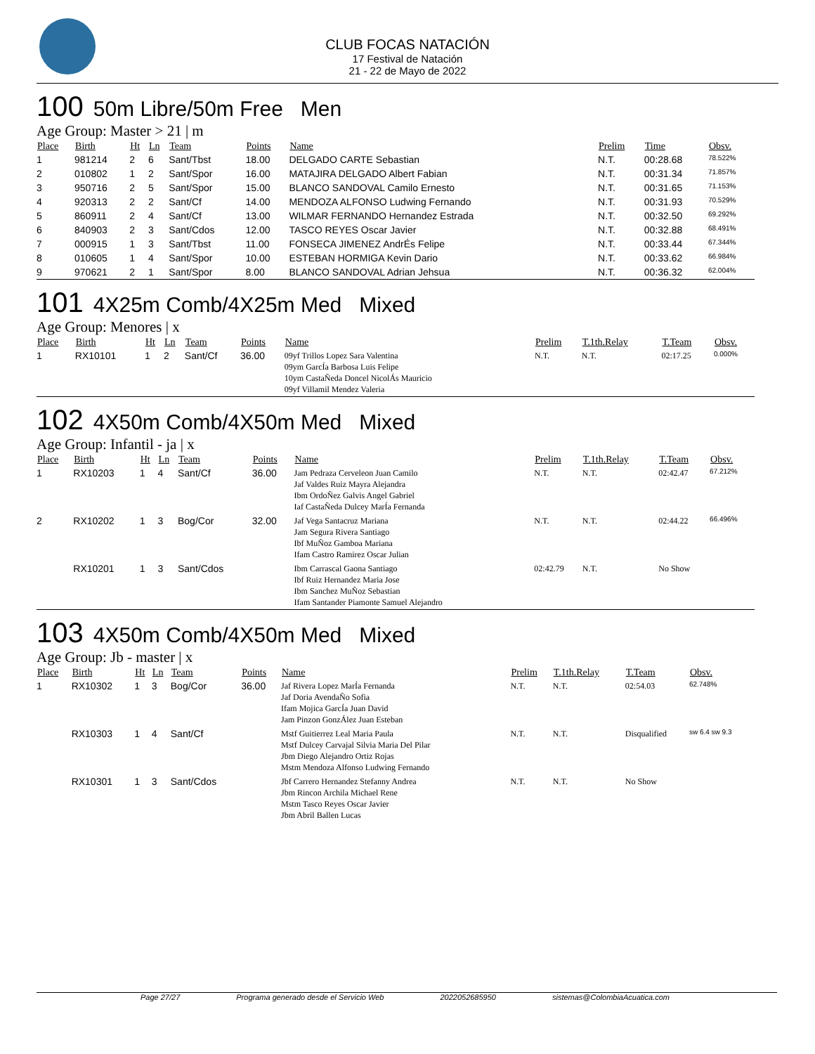CLUB FOCAS NATACIÓN
17 Festival de Natación
21 - 22 de Mayo de 2022
100 50m Libre/50m Free Men
Age Group: Master > 21 | m
| Place | Birth | Ht | Ln | Team | Points | Name | Prelim | Time | Obsv. |
| --- | --- | --- | --- | --- | --- | --- | --- | --- | --- |
| 1 | 981214 | 2 | 6 | Sant/Tbst | 18.00 | DELGADO CARTE Sebastian | N.T. | 00:28.68 | 78.522% |
| 2 | 010802 | 1 | 2 | Sant/Spor | 16.00 | MATAJIRA DELGADO Albert Fabian | N.T. | 00:31.34 | 71.857% |
| 3 | 950716 | 2 | 5 | Sant/Spor | 15.00 | BLANCO SANDOVAL Camilo Ernesto | N.T. | 00:31.65 | 71.153% |
| 4 | 920313 | 2 | 2 | Sant/Cf | 14.00 | MENDOZA ALFONSO Ludwing Fernando | N.T. | 00:31.93 | 70.529% |
| 5 | 860911 | 2 | 4 | Sant/Cf | 13.00 | WILMAR FERNANDO Hernandez Estrada | N.T. | 00:32.50 | 69.292% |
| 6 | 840903 | 2 | 3 | Sant/Cdos | 12.00 | TASCO REYES Oscar Javier | N.T. | 00:32.88 | 68.491% |
| 7 | 000915 | 1 | 3 | Sant/Tbst | 11.00 | FONSECA JIMENEZ AndrÉs Felipe | N.T. | 00:33.44 | 67.344% |
| 8 | 010605 | 1 | 4 | Sant/Spor | 10.00 | ESTEBAN HORMIGA Kevin Dario | N.T. | 00:33.62 | 66.984% |
| 9 | 970621 | 2 | 1 | Sant/Spor | 8.00 | BLANCO SANDOVAL Adrian Jehsua | N.T. | 00:36.32 | 62.004% |
101 4X25m Comb/4X25m Med Mixed
Age Group: Menores | x
| Place | Birth | Ht | Ln | Team | Points | Name | Prelim | T.1th.Relay | T.Team | Obsv. |
| --- | --- | --- | --- | --- | --- | --- | --- | --- | --- | --- |
| 1 | RX10101 | 1 | 2 | Sant/Cf | 36.00 | 09yf Trillos Lopez Sara Valentina 09ym GarcÍa Barbosa Luis Felipe 10ym CastaÑeda Doncel NicolÁs Mauricio 09yf Villamil Mendez Valeria | N.T. | N.T. | 02:17.25 | 0.000% |
102 4X50m Comb/4X50m Med Mixed
Age Group: Infantil - ja | x
| Place | Birth | Ht | Ln | Team | Points | Name | Prelim | T.1th.Relay | T.Team | Obsv. |
| --- | --- | --- | --- | --- | --- | --- | --- | --- | --- | --- |
| 1 | RX10203 | 1 | 4 | Sant/Cf | 36.00 | Jam Pedraza Cerveleon Juan Camilo Jaf Valdes Ruiz Mayra Alejandra Ibm OrdoÑez Galvis Angel Gabriel Iaf CastaÑeda Dulcey MarÍa Fernanda | N.T. | N.T. | 02:42.47 | 67.212% |
| 2 | RX10202 | 1 | 3 | Bog/Cor | 32.00 | Jaf Vega Santacruz Mariana Jam Segura Rivera Santiago Ibf MuÑoz Gamboa Mariana Ifam Castro Ramirez Oscar Julian | N.T. | N.T. | 02:44.22 | 66.496% |
| | RX10201 | 1 | 3 | Sant/Cdos | | Ibm Carrascal Gaona Santiago Ibf Ruiz Hernandez Maria Jose Ibm Sanchez MuÑoz Sebastian Ifam Santander Piamonte Samuel Alejandro | 02:42.79 | N.T. | No Show | |
103 4X50m Comb/4X50m Med Mixed
Age Group: Jb - master | x
| Place | Birth | Ht | Ln | Team | Points | Name | Prelim | T.1th.Relay | T.Team | Obsv. |
| --- | --- | --- | --- | --- | --- | --- | --- | --- | --- | --- |
| 1 | RX10302 | 1 | 3 | Bog/Cor | 36.00 | Jaf Rivera Lopez MarÍa Fernanda Jaf Doria AvendaÑo Sofia Ifam Mojica GarcÍa Juan David Jam Pinzon GonzÁlez Juan Esteban | N.T. | N.T. | 02:54.03 | 62.748% |
| | RX10303 | 1 | 4 | Sant/Cf | | Mstf Guitierrez Leal Maria Paula Mstf Dulcey Carvajal Silvia Maria Del Pilar Jbm Diego Alejandro Ortiz Rojas Mstm Mendoza Alfonso Ludwing Fernando | N.T. | N.T. | Disqualified | sw 6.4 sw 9.3 |
| | RX10301 | 1 | 3 | Sant/Cdos | | Jbf Carrero Hernandez Stefanny Andrea Jbm Rincon Archila Michael Rene Mstm Tasco Reyes Oscar Javier Jbm Abril Ballen Lucas | N.T. | N.T. | No Show | |
Page 27/27 Programa generado desde el Servicio Web 2022052685950 sistemas@ColombiaAcuatica.com